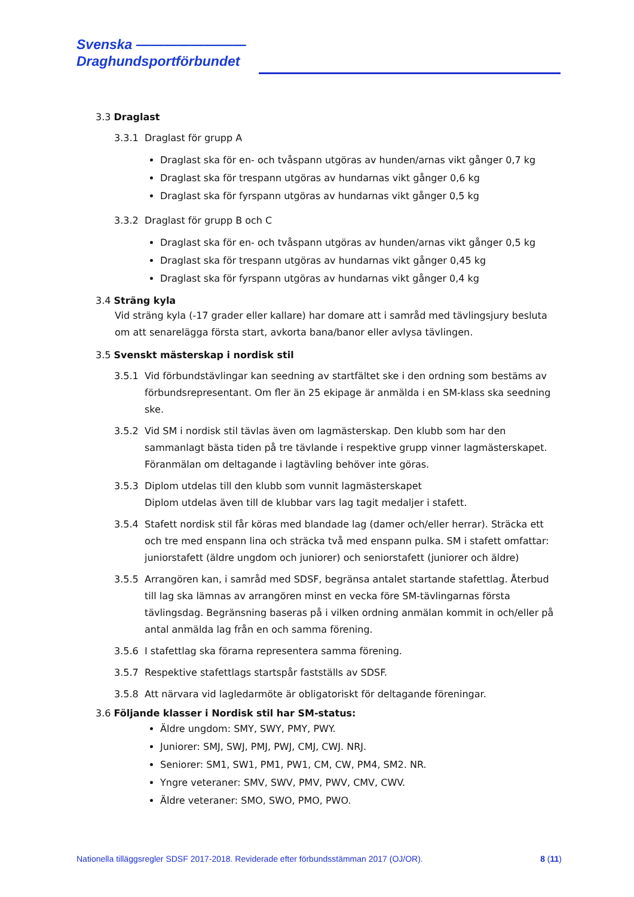Svenska ————————
Draghundsportförbundet
3.3 Draglast
3.3.1 Draglast för grupp A
Draglast ska för en- och tvåspann utgöras av hunden/arnas vikt gånger 0,7 kg
Draglast ska för trespann utgöras av hundarnas vikt gånger 0,6 kg
Draglast ska för fyrspann utgöras av hundarnas vikt gånger 0,5 kg
3.3.2 Draglast för grupp B och C
Draglast ska för en- och tvåspann utgöras av hunden/arnas vikt gånger 0,5 kg
Draglast ska för trespann utgöras av hundarnas vikt gånger 0,45 kg
Draglast ska för fyrspann utgöras av hundarnas vikt gånger 0,4 kg
3.4 Sträng kyla
Vid sträng kyla (-17 grader eller kallare) har domare att i samråd med tävlingsjury besluta om att senarelägga första start, avkorta bana/banor eller avlysa tävlingen.
3.5 Svenskt mästerskap i nordisk stil
3.5.1 Vid förbundstävlingar kan seedning av startfältet ske i den ordning som bestäms av förbundsrepresentant. Om fler än 25 ekipage är anmälda i en SM-klass ska seedning ske.
3.5.2 Vid SM i nordisk stil tävlas även om lagmästerskap. Den klubb som har den sammanlagt bästa tiden på tre tävlande i respektive grupp vinner lagmästerskapet. Föranmälan om deltagande i lagtävling behöver inte göras.
3.5.3 Diplom utdelas till den klubb som vunnit lagmästerskapet
Diplom utdelas även till de klubbar vars lag tagit medaljer i stafett.
3.5.4 Stafett nordisk stil får köras med blandade lag (damer och/eller herrar). Sträcka ett och tre med enspann lina och sträcka två med enspann pulka. SM i stafett omfattar: juniorstafett (äldre ungdom och juniorer) och seniorstafett (juniorer och äldre)
3.5.5 Arrangören kan, i samråd med SDSF, begränsa antalet startande stafettlag. Återbud till lag ska lämnas av arrangören minst en vecka före SM-tävlingarnas första tävlingsdag. Begränsning baseras på i vilken ordning anmälan kommit in och/eller på antal anmälda lag från en och samma förening.
3.5.6 I stafettlag ska förarna representera samma förening.
3.5.7 Respektive stafettlags startspår fastställs av SDSF.
3.5.8 Att närvara vid lagledarmöte är obligatoriskt för deltagande föreningar.
3.6 Följande klasser i Nordisk stil har SM-status:
Äldre ungdom: SMY, SWY, PMY, PWY.
Juniorer: SMJ, SWJ, PMJ, PWJ, CMJ, CWJ. NRJ.
Seniorer: SM1, SW1, PM1, PW1, CM, CW, PM4, SM2. NR.
Yngre veteraner: SMV, SWV, PMV, PWV, CMV, CWV.
Äldre veteraner: SMO, SWO, PMO, PWO.
Nationella tilläggsregler SDSF 2017-2018. Reviderade efter förbundsstämman 2017 (OJ/OR). 8 (11)